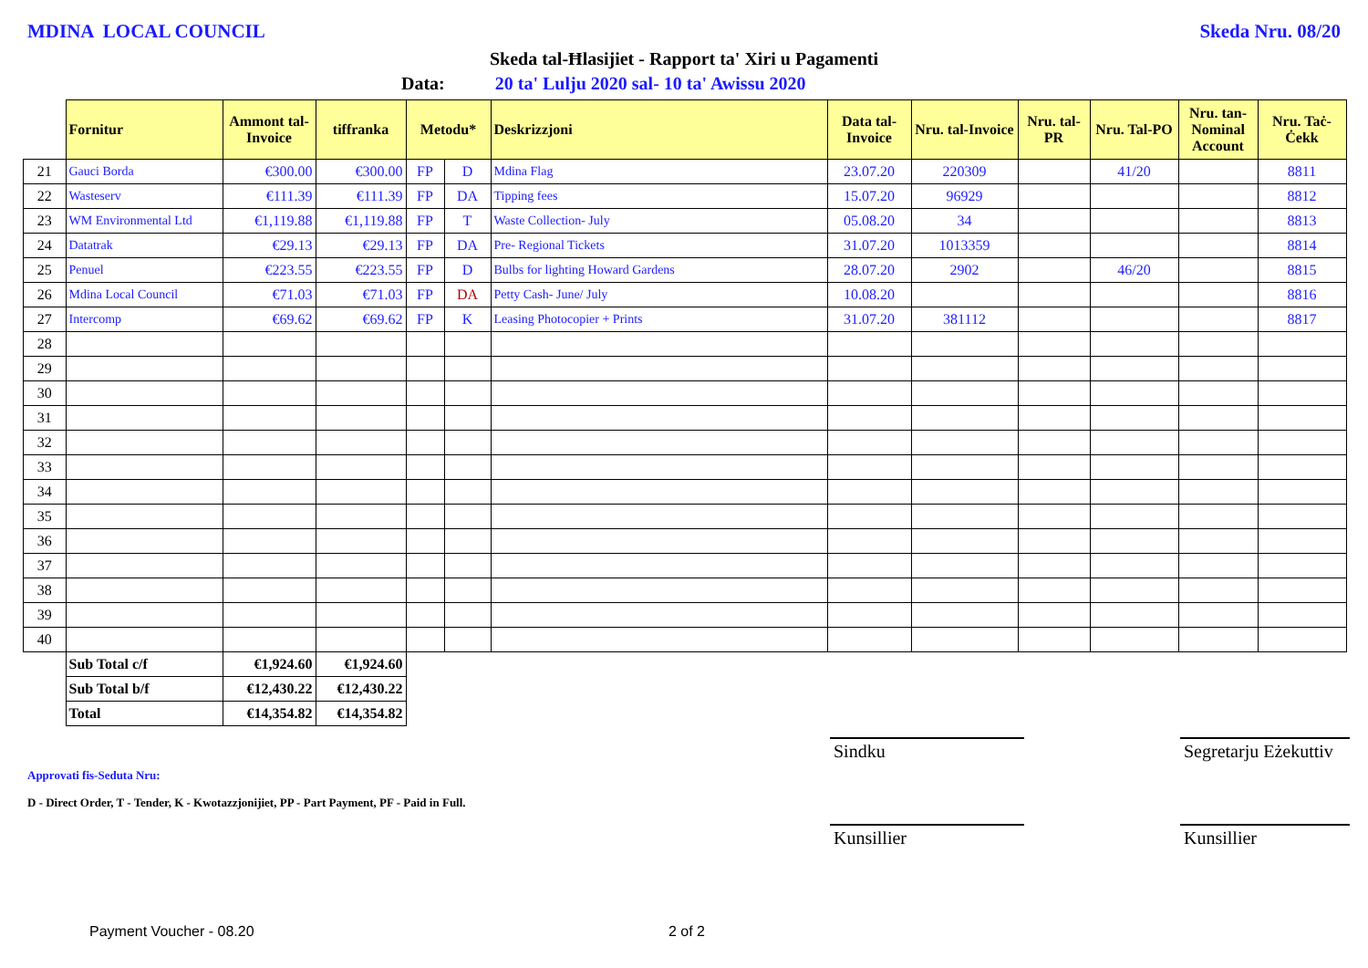MDINA LOCAL COUNCIL Skeda Nru. 08/20
Skeda tal-Ħlasijiet - Rapport ta' Xiri u Pagamenti
Data: 20 ta' Lulju 2020 sal- 10 ta' Awissu 2020
| | Fornitur | Ammont tal-Invoice | tiffranka | Metodu* | | Deskrizzjoni | Data tal-Invoice | Nru. tal-Invoice | Nru. tal-PR | Nru. Tal-PO | Nru. tan-Nominal Account | Nru. Taċ-Ċekk |
| --- | --- | --- | --- | --- | --- | --- | --- | --- | --- | --- | --- | --- |
| 21 | Gauci Borda | €300.00 | €300.00 | FP | D | Mdina Flag | 23.07.20 | 220309 | | 41/20 | | 8811 |
| 22 | Wasteserv | €111.39 | €111.39 | FP | DA | Tipping fees | 15.07.20 | 96929 | | | | 8812 |
| 23 | WM Environmental Ltd | €1,119.88 | €1,119.88 | FP | T | Waste Collection- July | 05.08.20 | 34 | | | | 8813 |
| 24 | Datatrak | €29.13 | €29.13 | FP | DA | Pre- Regional Tickets | 31.07.20 | 1013359 | | | | 8814 |
| 25 | Penuel | €223.55 | €223.55 | FP | D | Bulbs for lighting Howard Gardens | 28.07.20 | 2902 | | 46/20 | | 8815 |
| 26 | Mdina Local Council | €71.03 | €71.03 | FP | DA | Petty Cash- June/ July | 10.08.20 | | | | | 8816 |
| 27 | Intercomp | €69.62 | €69.62 | FP | K | Leasing Photocopier + Prints | 31.07.20 | 381112 | | | | 8817 |
| 28 | | | | | | | | | | | | |
| 29 | | | | | | | | | | | | |
| 30 | | | | | | | | | | | | |
| 31 | | | | | | | | | | | | |
| 32 | | | | | | | | | | | | |
| 33 | | | | | | | | | | | | |
| 34 | | | | | | | | | | | | |
| 35 | | | | | | | | | | | | |
| 36 | | | | | | | | | | | | |
| 37 | | | | | | | | | | | | |
| 38 | | | | | | | | | | | | |
| 39 | | | | | | | | | | | | |
| 40 | | | | | | | | | | | | |
| | Sub Total c/f | €1,924.60 | €1,924.60 | | | | | | | | | |
| | Sub Total b/f | €12,430.22 | €12,430.22 | | | | | | | | | |
| | Total | €14,354.82 | €14,354.82 | | | | | | | | | |
Approvati fis-Seduta Nru:
D - Direct Order, T - Tender, K - Kwotazzjonijiet, PP - Part Payment, PF - Paid in Full.
Sindku
Kunsillier
Segretarju Eżekuttiv
Kunsillier
Payment Voucher - 08.20 2 of 2